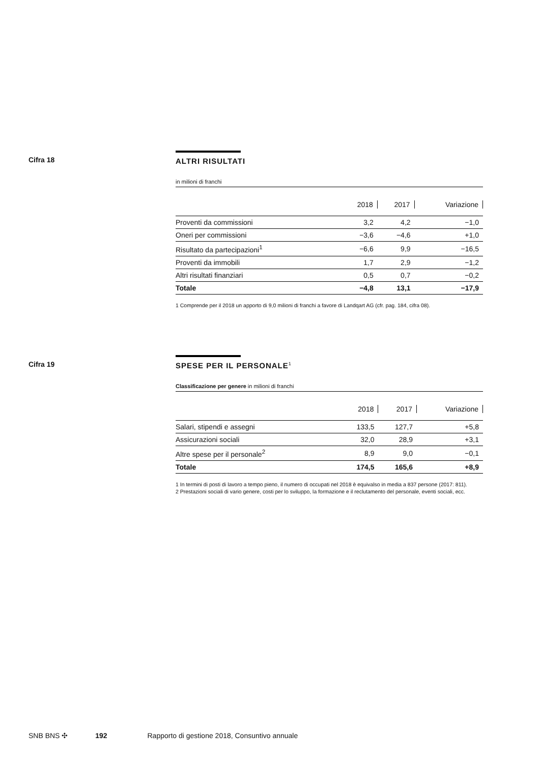Cifra 18
ALTRI RISULTATI
in milioni di franchi
| | 2018 | 2017 | Variazione |
| --- | --- | --- | --- |
| Proventi da commissioni | 3,2 | 4,2 | −1,0 |
| Oneri per commissioni | −3,6 | −4,6 | +1,0 |
| Risultato da partecipazioni<sup>1</sup> | −6,6 | 9,9 | −16,5 |
| Proventi da immobili | 1,7 | 2,9 | −1,2 |
| Altri risultati finanziari | 0,5 | 0,7 | −0,2 |
| Totale | −4,8 | 13,1 | −17,9 |
1 Comprende per il 2018 un apporto di 9,0 milioni di franchi a favore di Landqart AG (cfr. pag. 184, cifra 08).
Cifra 19
SPESE PER IL PERSONALE<sup>1</sup>
Classificazione per genere in milioni di franchi
| | 2018 | 2017 | Variazione |
| --- | --- | --- | --- |
| Salari, stipendi e assegni | 133,5 | 127,7 | +5,8 |
| Assicurazioni sociali | 32,0 | 28,9 | +3,1 |
| Altre spese per il personale<sup>2</sup> | 8,9 | 9,0 | −0,1 |
| Totale | 174,5 | 165,6 | +8,9 |
1 In termini di posti di lavoro a tempo pieno, il numero di occupati nel 2018 è equivalso in media a 837 persone (2017: 811).
2 Prestazioni sociali di vario genere, costi per lo sviluppo, la formazione e il reclutamento del personale, eventi sociali, ecc.
SNB BNS ✣ 192 Rapporto di gestione 2018, Consuntivo annuale